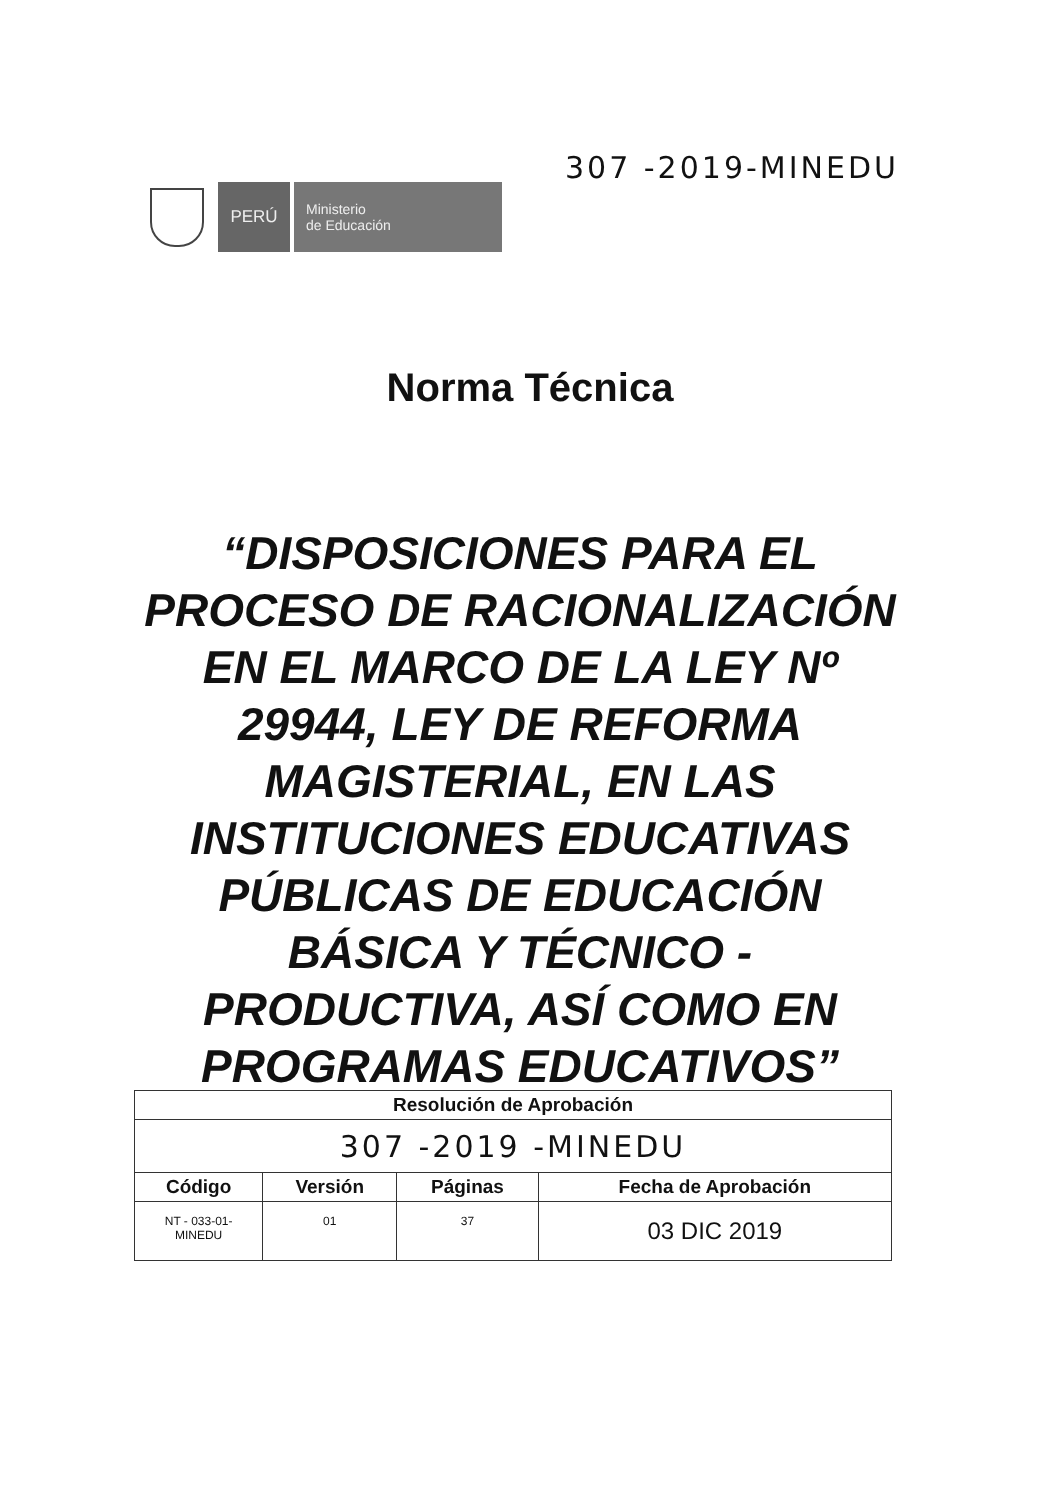307 -2019-MINEDU
PERÚ
Ministerio
de Educación
Norma Técnica
“DISPOSICIONES PARA EL PROCESO DE RACIONALIZACIÓN EN EL MARCO DE LA LEY Nº 29944, LEY DE REFORMA MAGISTERIAL, EN LAS INSTITUCIONES EDUCATIVAS PÚBLICAS DE EDUCACIÓN BÁSICA Y TÉCNICO - PRODUCTIVA, ASÍ COMO EN PROGRAMAS EDUCATIVOS”
| Resolución de Aprobación | | | |
| --- | --- | --- | --- |
| 307 -2019 -MINEDU | | | |
| Código | Versión | Páginas | Fecha de Aprobación |
| NT - 033-01- MINEDU | 01 | 37 | 03 DIC 2019 |